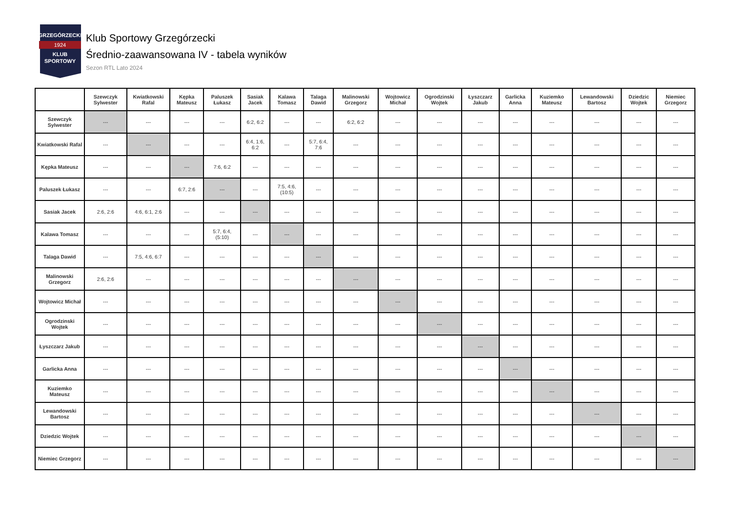GRZEGÓRZECKI
1924
KLUB
SPORTOWY
Klub Sportowy Grzegórzecki
Średnio-zaawansowana IV - tabela wyników
Sezon RTL Lato 2024
| | Szewczyk Sylwester | Kwiatkowski Rafal | Kępka Mateusz | Paluszek Łukasz | Sasiak Jacek | Kalawa Tomasz | Talaga Dawid | Malinowski Grzegorz | Wojtowicz Michał | Ogrodzinski Wojtek | Łyszczarz Jakub | Garlicka Anna | Kuziemko Mateusz | Lewandowski Bartosz | Dziedzic Wojtek | Niemiec Grzegorz |
| --- | --- | --- | --- | --- | --- | --- | --- | --- | --- | --- | --- | --- | --- | --- | --- | --- |
| Szewczyk Sylwester | --- | --- | --- | --- | 6:2, 6:2 | --- | --- | 6:2, 6:2 | --- | --- | --- | --- | --- | --- | --- | --- |
| Kwiatkowski Rafal | --- | --- | --- | --- | 6:4, 1:6, 6:2 | --- | 5:7, 6:4, 7:6 | --- | --- | --- | --- | --- | --- | --- | --- | --- |
| Kępka Mateusz | --- | --- | --- | 7:6, 6:2 | --- | --- | --- | --- | --- | --- | --- | --- | --- | --- | --- | --- |
| Paluszek Łukasz | --- | --- | 6:7, 2:6 | --- | --- | 7:5, 4:6, (10:5) | --- | --- | --- | --- | --- | --- | --- | --- | --- | --- |
| Sasiak Jacek | 2:6, 2:6 | 4:6, 6:1, 2:6 | --- | --- | --- | --- | --- | --- | --- | --- | --- | --- | --- | --- | --- | --- |
| Kalawa Tomasz | --- | --- | --- | 5:7, 6:4, (5:10) | --- | --- | --- | --- | --- | --- | --- | --- | --- | --- | --- | --- |
| Talaga Dawid | --- | 7:5, 4:6, 6:7 | --- | --- | --- | --- | --- | --- | --- | --- | --- | --- | --- | --- | --- | --- |
| Malinowski Grzegorz | 2:6, 2:6 | --- | --- | --- | --- | --- | --- | --- | --- | --- | --- | --- | --- | --- | --- | --- |
| Wojtowicz Michał | --- | --- | --- | --- | --- | --- | --- | --- | --- | --- | --- | --- | --- | --- | --- | --- |
| Ogrodzinski Wojtek | --- | --- | --- | --- | --- | --- | --- | --- | --- | --- | --- | --- | --- | --- | --- | --- |
| Łyszczarz Jakub | --- | --- | --- | --- | --- | --- | --- | --- | --- | --- | --- | --- | --- | --- | --- | --- |
| Garlicka Anna | --- | --- | --- | --- | --- | --- | --- | --- | --- | --- | --- | --- | --- | --- | --- | --- |
| Kuziemko Mateusz | --- | --- | --- | --- | --- | --- | --- | --- | --- | --- | --- | --- | --- | --- | --- | --- |
| Lewandowski Bartosz | --- | --- | --- | --- | --- | --- | --- | --- | --- | --- | --- | --- | --- | --- | --- | --- |
| Dziedzic Wojtek | --- | --- | --- | --- | --- | --- | --- | --- | --- | --- | --- | --- | --- | --- | --- | --- |
| Niemiec Grzegorz | --- | --- | --- | --- | --- | --- | --- | --- | --- | --- | --- | --- | --- | --- | --- | --- |